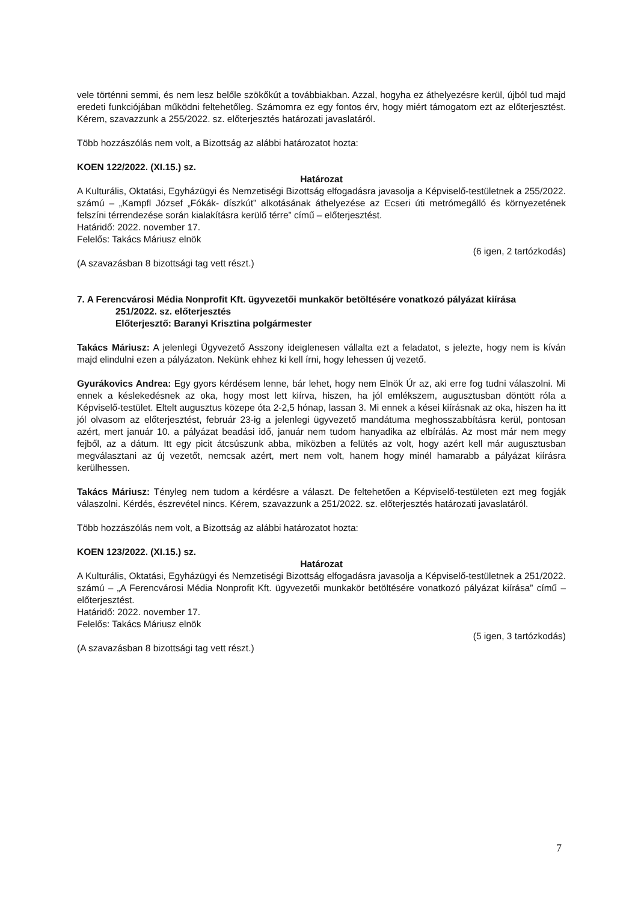vele történni semmi, és nem lesz belőle szökőkút a továbbiakban. Azzal, hogyha ez áthelyezésre kerül, újból tud majd eredeti funkciójában működni feltehetőleg. Számomra ez egy fontos érv, hogy miért támogatom ezt az előterjesztést. Kérem, szavazzunk a 255/2022. sz. előterjesztés határozati javaslatáról.
Több hozzászólás nem volt, a Bizottság az alábbi határozatot hozta:
KOEN 122/2022. (XI.15.) sz.
Határozat
A Kulturális, Oktatási, Egyházügyi és Nemzetiségi Bizottság elfogadásra javasolja a Képviselő-testületnek a 255/2022. számú – „Kampfl József „Fókák- díszkút” alkotásának áthelyezése az Ecseri úti metrómegálló és környezetének felszíni térrendezése során kialakításra kerülő térre” című – előterjesztést.
Határidő: 2022. november 17.
Felelős: Takács Máriusz elnök
(6 igen, 2 tartózkodás)
(A szavazásban 8 bizottsági tag vett részt.)
7. A Ferencvárosi Média Nonprofit Kft. ügyvezetői munkakör betöltésére vonatkozó pályázat kiírása
251/2022. sz. előterjesztés
Előterjesztő: Baranyi Krisztina polgármester
Takács Máriusz: A jelenlegi Ügyvezető Asszony ideiglenesen vállalta ezt a feladatot, s jelezte, hogy nem is kíván majd elindulni ezen a pályázaton. Nekünk ehhez ki kell írni, hogy lehessen új vezető.
Gyurákovics Andrea: Egy gyors kérdésem lenne, bár lehet, hogy nem Elnök Úr az, aki erre fog tudni válaszolni. Mi ennek a késlekedésnek az oka, hogy most lett kiírva, hiszen, ha jól emlékszem, augusztusban döntött róla a Képviselő-testület. Eltelt augusztus közepe óta 2-2,5 hónap, lassan 3. Mi ennek a kései kiírásnak az oka, hiszen ha itt jól olvasom az előterjesztést, február 23-ig a jelenlegi ügyvezető mandátuma meghosszabbításra kerül, pontosan azért, mert január 10. a pályázat beadási idő, január nem tudom hanyadika az elbírálás. Az most már nem megy fejből, az a dátum. Itt egy picit átcsúszunk abba, miközben a felütés az volt, hogy azért kell már augusztusban megválasztani az új vezetőt, nemcsak azért, mert nem volt, hanem hogy minél hamarabb a pályázat kiírásra kerülhessen.
Takács Máriusz: Tényleg nem tudom a kérdésre a választ. De feltehetően a Képviselő-testületen ezt meg fogják válaszolni. Kérdés, észrevétel nincs. Kérem, szavazzunk a 251/2022. sz. előterjesztés határozati javaslatáról.
Több hozzászólás nem volt, a Bizottság az alábbi határozatot hozta:
KOEN 123/2022. (XI.15.) sz.
Határozat
A Kulturális, Oktatási, Egyházügyi és Nemzetiségi Bizottság elfogadásra javasolja a Képviselő-testületnek a 251/2022. számú – „A Ferencvárosi Média Nonprofit Kft. ügyvezetői munkakör betöltésére vonatkozó pályázat kiírása” című – előterjesztést.
Határidő: 2022. november 17.
Felelős: Takács Máriusz elnök
(5 igen, 3 tartózkodás)
(A szavazásban 8 bizottsági tag vett részt.)
7